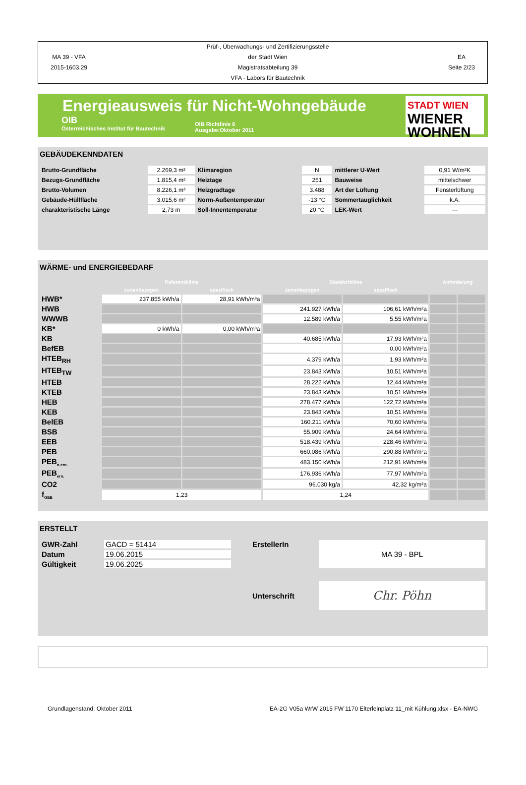MA 39 - VFA
2015-1603.29
Prüf-, Überwachungs- und Zertifizierungsstelle
der Stadt Wien
Magistratsabteilung 39
VFA - Labors für Bautechnik
EA
Seite 2/23
Energieausweis für Nicht-Wohngebäude
OIB
Österreichisches Institut für Bautechnik
OIB Richtlinie 6
Ausgabe:Oktober 2011
STADT WIEN
WIENER
WOHNEN
GEBÄUDEKENNDATEN
| Brutto-Grundfläche | 2.269,3 m² | Klimaregion | N | mittlerer U-Wert | 0,91 W/m²K |
| Bezugs-Grundfläche | 1.815,4 m² | Heiztage | 251 | Bauweise | mittelschwer |
| Brutto-Volumen | 8.226,1 m³ | Heizgradtage | 3.488 | Art der Lüftung | Fensterlüftung |
| Gebäude-Hüllfläche | 3.015,6 m² | Norm-Außentemperatur | -13 °C | Sommertauglichkeit | k.A. |
| charakteristische Länge | 2,73 m | Soll-Innentemperatur | 20 °C | LEK-Wert | --- |
WÄRME- und ENERGIEBEDARF
| | Referenzklima | | Standortklima | | Anforderung | |
| --- | --- | --- | --- | --- | --- | --- |
| | zonenbezogen | spezifisch | zonenbezogen | spezifisch | | |
| HWB* | 237.855 kWh/a | 28,91 kWh/m³a | | | | |
| HWB | | | 241.927 kWh/a | 106,61 kWh/m²a | | |
| WWWB | | | 12.589 kWh/a | 5,55 kWh/m²a | | |
| KB* | 0 kWh/a | 0,00 kWh/m³a | | | | |
| KB | | | 40.685 kWh/a | 17,93 kWh/m²a | | |
| BefEB | | | | 0,00 kWh/m²a | | |
| HTEB<sub>RH</sub> | | | 4.379 kWh/a | 1,93 kWh/m²a | | |
| HTEB<sub>TW</sub> | | | 23.843 kWh/a | 10,51 kWh/m²a | | |
| HTEB | | | 28.222 kWh/a | 12,44 kWh/m²a | | |
| KTEB | | | 23.843 kWh/a | 10,51 kWh/m²a | | |
| HEB | | | 278.477 kWh/a | 122,72 kWh/m²a | | |
| KEB | | | 23.843 kWh/a | 10,51 kWh/m²a | | |
| BelEB | | | 160.211 kWh/a | 70,60 kWh/m²a | | |
| BSB | | | 55.909 kWh/a | 24,64 kWh/m²a | | |
| EEB | | | 518.439 kWh/a | 228,46 kWh/m²a | | |
| PEB | | | 660.086 kWh/a | 290,88 kWh/m²a | | |
| PEB<sub>n.ern.</sub> | | | 483.150 kWh/a | 212,91 kWh/m²a | | |
| PEB<sub>ern.</sub> | | | 176.936 kWh/a | 77,97 kWh/m²a | | |
| CO2 | | | 96.030 kg/a | 42,32 kg/m²a | | |
| f<sub>GEE</sub> | 1,23 | | 1,24 | | | |
ERSTELLT
| GWR-Zahl | GACD = 51414 | ErstellerIn | MA 39 - BPL |
| Datum | 19.06.2015 | | |
| Gültigkeit | 19.06.2025 | | |
| | | Unterschrift | Chr. Pöhn |
Grundlagenstand: Oktober 2011 EA-2G V05a WrW 2015 FW 1170 Elterleinplatz 11_mit Kühlung.xlsx - EA-NWG